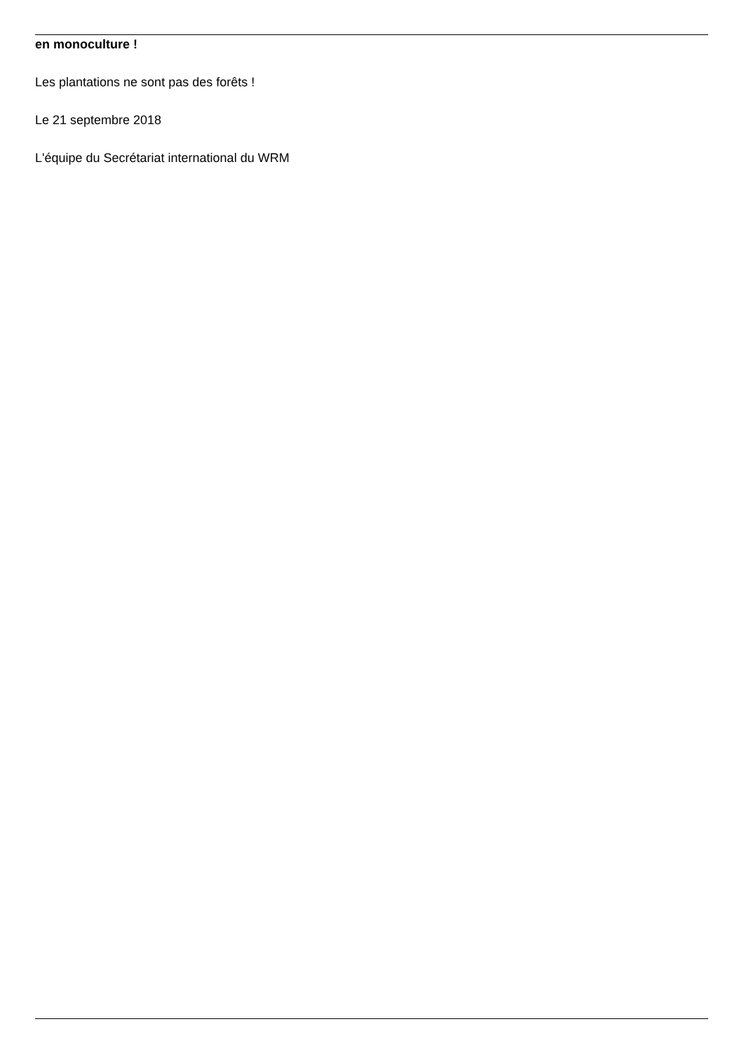en monoculture !
Les plantations ne sont pas des forêts !
Le 21 septembre 2018
L'équipe du Secrétariat international du WRM